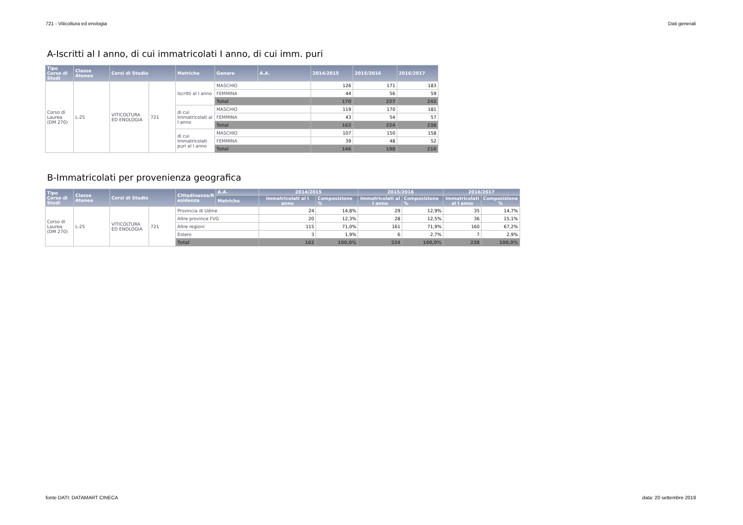721 - Viticoltura ed enologia Dati generali
A-Iscritti al I anno, di cui immatricolati I anno, di cui imm. puri
| Tipo Corso di Studi | Classe Ateneo | Corsi di Studio | | Metriche | Genere | A.A. | 2014/2015 | 2015/2016 | 2016/2017 |
| --- | --- | --- | --- | --- | --- | --- | --- | --- | --- |
| Corso di Laurea (DM 270) | L-25 | VITICOLTURA ED ENOLOGIA | 721 | Iscritti al I anno | MASCHIO | | 126 | 171 | 183 |
| | | | | | FEMMINA | | 44 | 56 | 59 |
| | | | | | Total | | 170 | 227 | 242 |
| | | | | di cui Immatricolati al I anno | MASCHIO | | 119 | 170 | 181 |
| | | | | | FEMMINA | | 43 | 54 | 57 |
| | | | | | Total | | 162 | 224 | 238 |
| | | | | di cui Immatricolati puri al I anno | MASCHIO | | 107 | 150 | 158 |
| | | | | | FEMMINA | | 39 | 48 | 52 |
| | | | | | Total | | 146 | 198 | 210 |
B-Immatricolati per provenienza geografica
| Tipo Corso di Studi | Classe Ateneo | Corsi di Studio | | Cittadinanza/R esidenza | A.A. | 2014/2015 | | 2015/2016 | | 2016/2017 | |
| --- | --- | --- | --- | --- | --- | --- | --- | --- | --- | --- | --- |
| | | | | | Metriche | Immatricolati al I anno | Composizione % | Immatricolati al I anno | Composizione % | Immatricolati al I anno | Composizione % |
| Corso di Laurea (DM 270) | L-25 | VITICOLTURA ED ENOLOGIA | 721 | Provincia di Udine | | 24 | 14,8% | 29 | 12,9% | 35 | 14,7% |
| | | | | Altre province FVG | | 20 | 12,3% | 28 | 12,5% | 36 | 15,1% |
| | | | | Altre regioni | | 115 | 71,0% | 161 | 71,9% | 160 | 67,2% |
| | | | | Estero | | 3 | 1,9% | 6 | 2,7% | 7 | 2,9% |
| | | | | Total | | 162 | 100,0% | 224 | 100,0% | 238 | 100,0% |
fonte DATI: DATAMART CINECA data: 20 settembre 2019